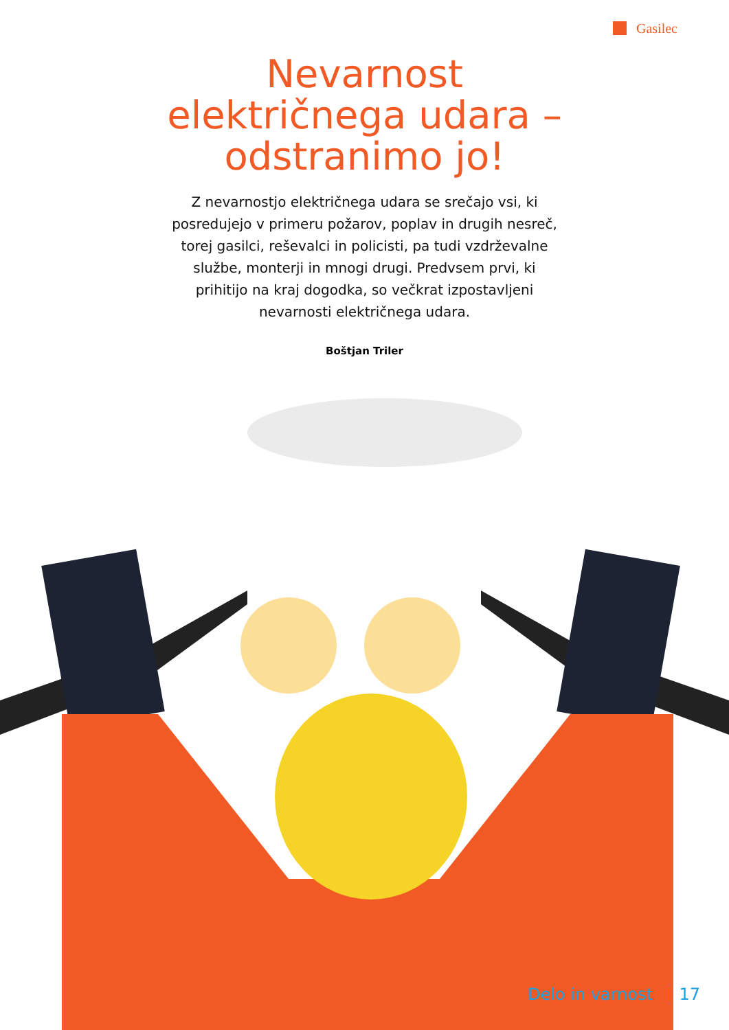Gasilec
Nevarnost električnega udara – odstranimo jo!
Z nevarnostjo električnega udara se srečajo vsi, ki posredujejo v primeru požarov, poplav in drugih nesreč, torej gasilci, reševalci in policisti, pa tudi vzdrževalne službe, monterji in mnogi drugi. Predvsem prvi, ki prihitijo na kraj dogodka, so večkrat izpostavljeni nevarnosti električnega udara.
Boštjan Triler
Delo in varnost 17